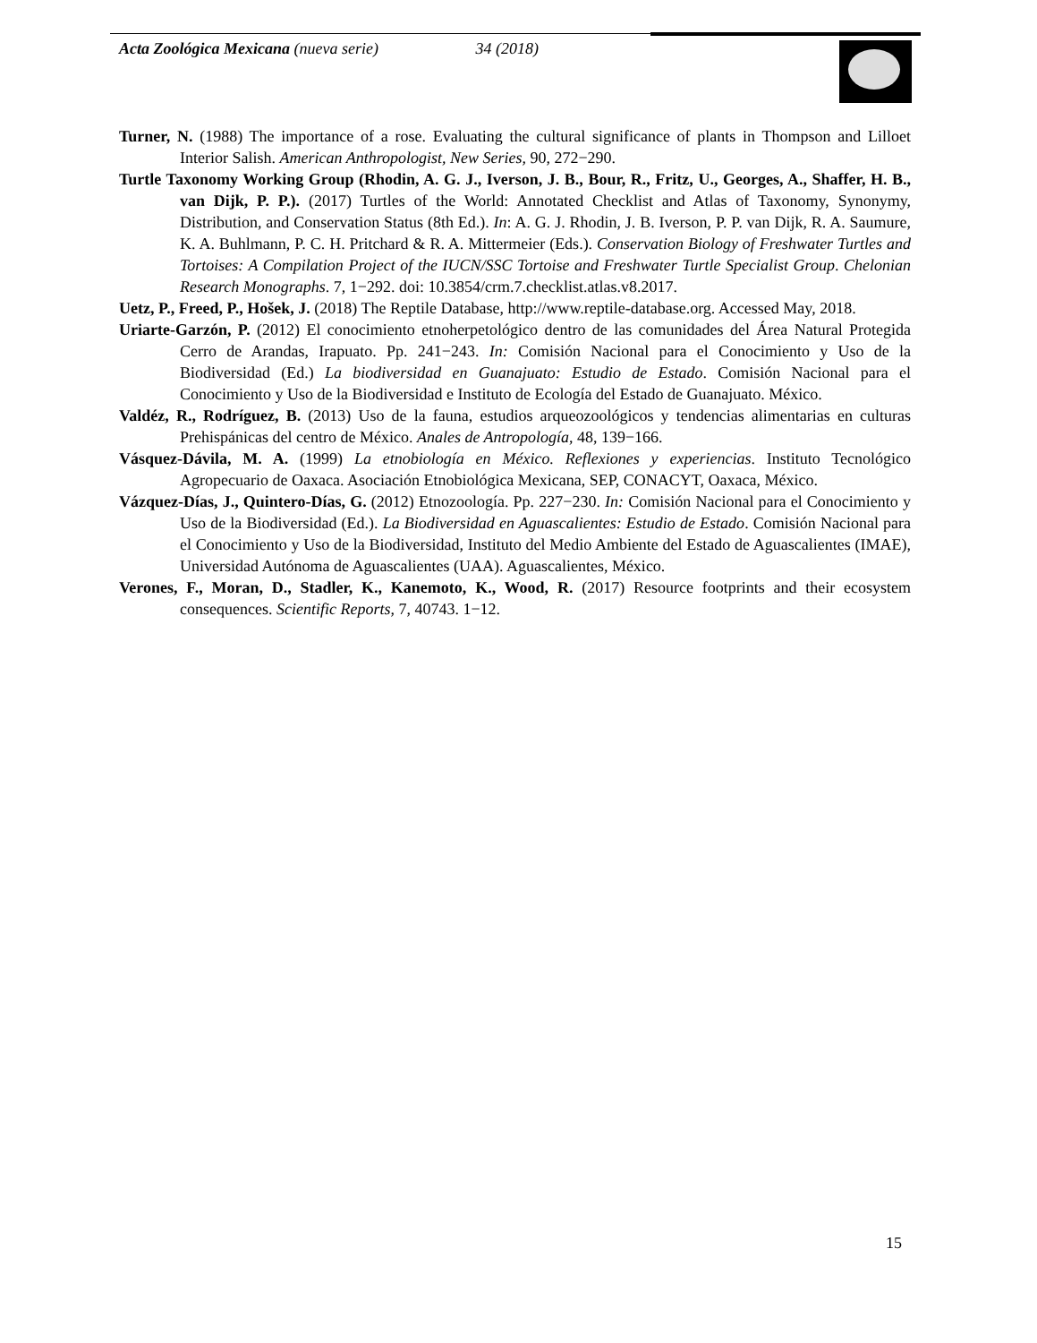Acta Zoológica Mexicana (nueva serie) 34 (2018)
Turner, N. (1988) The importance of a rose. Evaluating the cultural significance of plants in Thompson and Lilloet Interior Salish. American Anthropologist, New Series, 90, 272−290.
Turtle Taxonomy Working Group (Rhodin, A. G. J., Iverson, J. B., Bour, R., Fritz, U., Georges, A., Shaffer, H. B., van Dijk, P. P.). (2017) Turtles of the World: Annotated Checklist and Atlas of Taxonomy, Synonymy, Distribution, and Conservation Status (8th Ed.). In: A. G. J. Rhodin, J. B. Iverson, P. P. van Dijk, R. A. Saumure, K. A. Buhlmann, P. C. H. Pritchard & R. A. Mittermeier (Eds.). Conservation Biology of Freshwater Turtles and Tortoises: A Compilation Project of the IUCN/SSC Tortoise and Freshwater Turtle Specialist Group. Chelonian Research Monographs. 7, 1−292. doi: 10.3854/crm.7.checklist.atlas.v8.2017.
Uetz, P., Freed, P., Hošek, J. (2018) The Reptile Database, http://www.reptile-database.org. Accessed May, 2018.
Uriarte-Garzón, P. (2012) El conocimiento etnoherpetológico dentro de las comunidades del Área Natural Protegida Cerro de Arandas, Irapuato. Pp. 241−243. In: Comisión Nacional para el Conocimiento y Uso de la Biodiversidad (Ed.) La biodiversidad en Guanajuato: Estudio de Estado. Comisión Nacional para el Conocimiento y Uso de la Biodiversidad e Instituto de Ecología del Estado de Guanajuato. México.
Valdéz, R., Rodríguez, B. (2013) Uso de la fauna, estudios arqueozoológicos y tendencias alimentarias en culturas Prehispánicas del centro de México. Anales de Antropología, 48, 139−166.
Vásquez-Dávila, M. A. (1999) La etnobiología en México. Reflexiones y experiencias. Instituto Tecnológico Agropecuario de Oaxaca. Asociación Etnobiológica Mexicana, SEP, CONACYT, Oaxaca, México.
Vázquez-Días, J., Quintero-Días, G. (2012) Etnozoología. Pp. 227−230. In: Comisión Nacional para el Conocimiento y Uso de la Biodiversidad (Ed.). La Biodiversidad en Aguascalientes: Estudio de Estado. Comisión Nacional para el Conocimiento y Uso de la Biodiversidad, Instituto del Medio Ambiente del Estado de Aguascalientes (IMAE), Universidad Autónoma de Aguascalientes (UAA). Aguascalientes, México.
Verones, F., Moran, D., Stadler, K., Kanemoto, K., Wood, R. (2017) Resource footprints and their ecosystem consequences. Scientific Reports, 7, 40743. 1−12.
15